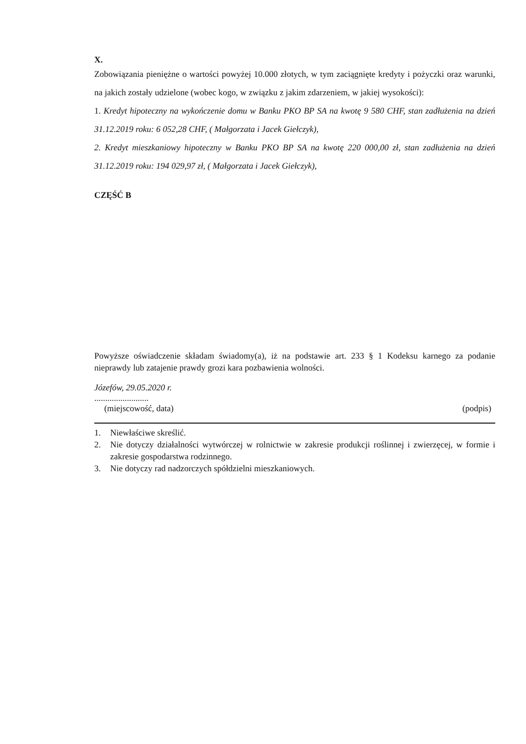X.
Zobowiązania pieniężne o wartości powyżej 10.000 złotych, w tym zaciągnięte kredyty i pożyczki oraz warunki, na jakich zostały udzielone (wobec kogo, w związku z jakim zdarzeniem, w jakiej wysokości):
1. Kredyt hipoteczny na wykończenie domu w Banku PKO BP SA na kwotę 9 580 CHF, stan zadłużenia na dzień 31.12.2019 roku: 6 052,28 CHF, ( Małgorzata i Jacek Giełczyk),
2. Kredyt mieszkaniowy hipoteczny w Banku PKO BP SA na kwotę 220 000,00 zł, stan zadłużenia na dzień 31.12.2019 roku: 194 029,97 zł, ( Małgorzata i Jacek Giełczyk),
CZĘŚĆ B
Powyższe oświadczenie składam świadomy(a), iż na podstawie art. 233 § 1 Kodeksu karnego za podanie nieprawdy lub zatajenie prawdy grozi kara pozbawienia wolności.
Józefów, 29.05.2020 r.
.........................
(miejscowość, data) (podpis)
1. Niewłaściwe skreślić.
2. Nie dotyczy działalności wytwórczej w rolnictwie w zakresie produkcji roślinnej i zwierzęcej, w formie i zakresie gospodarstwa rodzinnego.
3. Nie dotyczy rad nadzorczych spółdzielni mieszkaniowych.